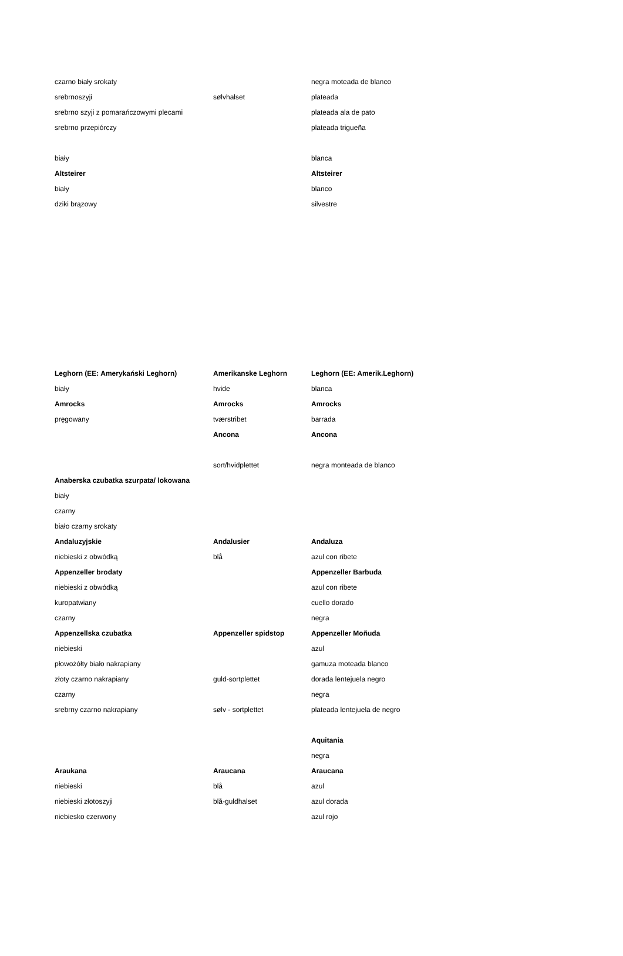| czarno biały srokaty | | negra moteada de blanco |
| srebrnoszyji | sølvhalset | plateada |
| srebrno szyji z pomarańczowymi plecami | | plateada ala de pato |
| srebrno przepiórczy | | plateada trigueña |
| biały | | blanca |
| Altsteirer | | Altsteirer |
| biały | | blanco |
| dziki brązowy | | silvestre |
| Leghorn (EE: Amerykański Leghorn) | Amerikanske Leghorn | Leghorn (EE: Amerik.Leghorn) |
| biały | hvide | blanca |
| Amrocks | Amrocks | Amrocks |
| pręgowany | tværstribet | barrada |
| | Ancona | Ancona |
| | sort/hvidplettet | negra monteada de blanco |
| Anaberska czubatka szurpata/ lokowana | | |
| biały | | |
| czarny | | |
| biało czarny srokaty | | |
| Andaluzyjskie | Andalusier | Andaluza |
| niebieski z obwódką | blå | azul con ribete |
| Appenzeller brodaty | | Appenzeller Barbuda |
| niebieski z obwódką | | azul con ribete |
| kuropatwiany | | cuello dorado |
| czarny | | negra |
| Appenzellska czubatka | Appenzeller spidstop | Appenzeller Moñuda |
| niebieski | | azul |
| płowożółty biało nakrapiany | | gamuza moteada blanco |
| złoty czarno nakrapiany | guld-sortplettet | dorada lentejuela negro |
| czarny | | negra |
| srebrny czarno nakrapiany | sølv - sortplettet | plateada lentejuela de negro |
| | | Aquitania |
| | | negra |
| Araukana | Araucana | Araucana |
| niebieski | blå | azul |
| niebieski złotoszyji | blå-guldhalset | azul dorada |
| niebiesko czerwony | | azul rojo |